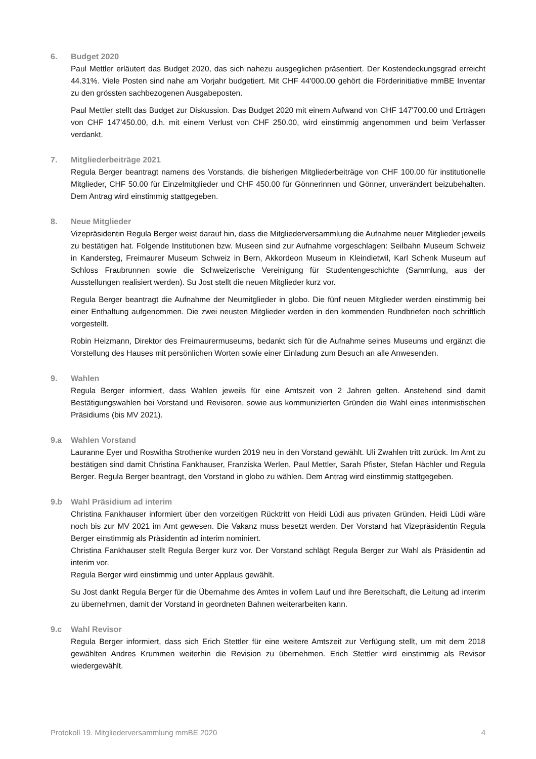6. Budget 2020
Paul Mettler erläutert das Budget 2020, das sich nahezu ausgeglichen präsentiert. Der Kostendeckungsgrad erreicht 44.31%. Viele Posten sind nahe am Vorjahr budgetiert. Mit CHF 44'000.00 gehört die Förderinitiative mmBE Inventar zu den grössten sachbezogenen Ausgabeposten.
Paul Mettler stellt das Budget zur Diskussion. Das Budget 2020 mit einem Aufwand von CHF 147'700.00 und Erträgen von CHF 147'450.00, d.h. mit einem Verlust von CHF 250.00, wird einstimmig angenommen und beim Verfasser verdankt.
7. Mitgliederbeiträge 2021
Regula Berger beantragt namens des Vorstands, die bisherigen Mitgliederbeiträge von CHF 100.00 für institutionelle Mitglieder, CHF 50.00 für Einzelmitglieder und CHF 450.00 für Gönnerinnen und Gönner, unverändert beizubehalten. Dem Antrag wird einstimmig stattgegeben.
8. Neue Mitglieder
Vizepräsidentin Regula Berger weist darauf hin, dass die Mitgliederversammlung die Aufnahme neuer Mitglieder jeweils zu bestätigen hat. Folgende Institutionen bzw. Museen sind zur Aufnahme vorgeschlagen: Seilbahn Museum Schweiz in Kandersteg, Freimaurer Museum Schweiz in Bern, Akkordeon Museum in Kleindietwil, Karl Schenk Museum auf Schloss Fraubrunnen sowie die Schweizerische Vereinigung für Studentengeschichte (Sammlung, aus der Ausstellungen realisiert werden). Su Jost stellt die neuen Mitglieder kurz vor.
Regula Berger beantragt die Aufnahme der Neumitglieder in globo. Die fünf neuen Mitglieder werden einstimmig bei einer Enthaltung aufgenommen. Die zwei neusten Mitglieder werden in den kommenden Rundbriefen noch schriftlich vorgestellt.
Robin Heizmann, Direktor des Freimaurermuseums, bedankt sich für die Aufnahme seines Museums und ergänzt die Vorstellung des Hauses mit persönlichen Worten sowie einer Einladung zum Besuch an alle Anwesenden.
9. Wahlen
Regula Berger informiert, dass Wahlen jeweils für eine Amtszeit von 2 Jahren gelten. Anstehend sind damit Bestätigungswahlen bei Vorstand und Revisoren, sowie aus kommunizierten Gründen die Wahl eines interimistischen Präsidiums (bis MV 2021).
9.a Wahlen Vorstand
Lauranne Eyer und Roswitha Strothenke wurden 2019 neu in den Vorstand gewählt. Uli Zwahlen tritt zurück. Im Amt zu bestätigen sind damit Christina Fankhauser, Franziska Werlen, Paul Mettler, Sarah Pfister, Stefan Hächler und Regula Berger. Regula Berger beantragt, den Vorstand in globo zu wählen. Dem Antrag wird einstimmig stattgegeben.
9.b Wahl Präsidium ad interim
Christina Fankhauser informiert über den vorzeitigen Rücktritt von Heidi Lüdi aus privaten Gründen. Heidi Lüdi wäre noch bis zur MV 2021 im Amt gewesen. Die Vakanz muss besetzt werden. Der Vorstand hat Vizepräsidentin Regula Berger einstimmig als Präsidentin ad interim nominiert.
Christina Fankhauser stellt Regula Berger kurz vor. Der Vorstand schlägt Regula Berger zur Wahl als Präsidentin ad interim vor.
Regula Berger wird einstimmig und unter Applaus gewählt.
Su Jost dankt Regula Berger für die Übernahme des Amtes in vollem Lauf und ihre Bereitschaft, die Leitung ad interim zu übernehmen, damit der Vorstand in geordneten Bahnen weiterarbeiten kann.
9.c Wahl Revisor
Regula Berger informiert, dass sich Erich Stettler für eine weitere Amtszeit zur Verfügung stellt, um mit dem 2018 gewählten Andres Krummen weiterhin die Revision zu übernehmen. Erich Stettler wird einstimmig als Revisor wiedergewählt.
Protokoll 19. Mitgliederversammlung mmBE 2020 4